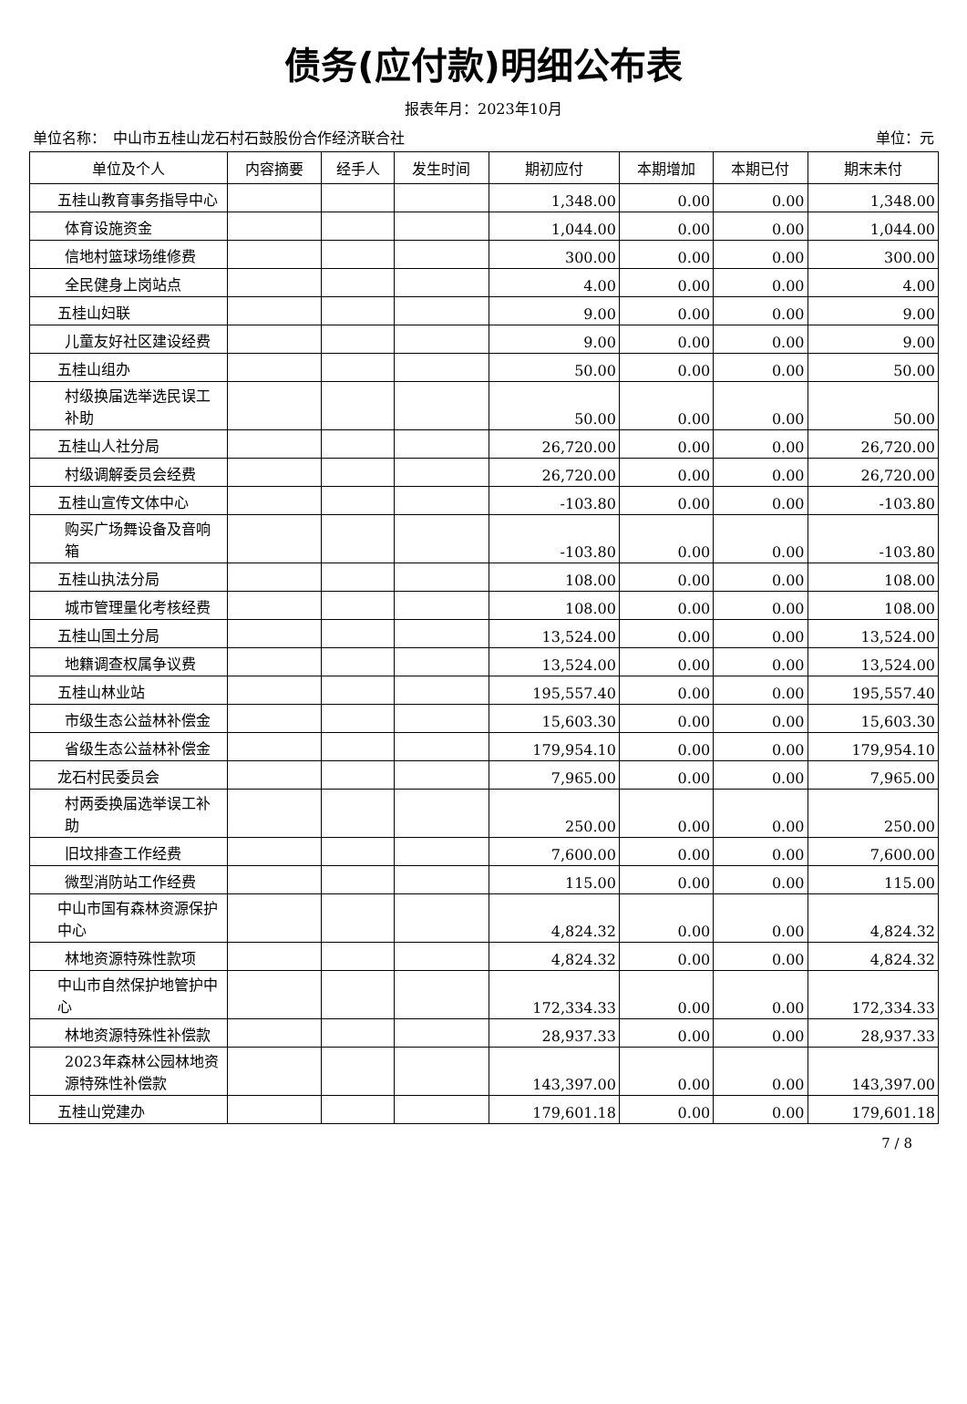债务(应付款)明细公布表
报表年月：2023年10月
单位名称：　中山市五桂山龙石村石鼓股份合作经济联合社 单位：元
| 单位及个人 | 内容摘要 | 经手人 | 发生时间 | 期初应付 | 本期增加 | 本期已付 | 期末未付 |
| --- | --- | --- | --- | --- | --- | --- | --- |
| 五桂山教育事务指导中心 | | | | 1,348.00 | 0.00 | 0.00 | 1,348.00 |
| 体育设施资金 | | | | 1,044.00 | 0.00 | 0.00 | 1,044.00 |
| 信地村篮球场维修费 | | | | 300.00 | 0.00 | 0.00 | 300.00 |
| 全民健身上岗站点 | | | | 4.00 | 0.00 | 0.00 | 4.00 |
| 五桂山妇联 | | | | 9.00 | 0.00 | 0.00 | 9.00 |
| 儿童友好社区建设经费 | | | | 9.00 | 0.00 | 0.00 | 9.00 |
| 五桂山组办 | | | | 50.00 | 0.00 | 0.00 | 50.00 |
| 村级换届选举选民误工补助 | | | | 50.00 | 0.00 | 0.00 | 50.00 |
| 五桂山人社分局 | | | | 26,720.00 | 0.00 | 0.00 | 26,720.00 |
| 村级调解委员会经费 | | | | 26,720.00 | 0.00 | 0.00 | 26,720.00 |
| 五桂山宣传文体中心 | | | | -103.80 | 0.00 | 0.00 | -103.80 |
| 购买广场舞设备及音响箱 | | | | -103.80 | 0.00 | 0.00 | -103.80 |
| 五桂山执法分局 | | | | 108.00 | 0.00 | 0.00 | 108.00 |
| 城市管理量化考核经费 | | | | 108.00 | 0.00 | 0.00 | 108.00 |
| 五桂山国土分局 | | | | 13,524.00 | 0.00 | 0.00 | 13,524.00 |
| 地籍调查权属争议费 | | | | 13,524.00 | 0.00 | 0.00 | 13,524.00 |
| 五桂山林业站 | | | | 195,557.40 | 0.00 | 0.00 | 195,557.40 |
| 市级生态公益林补偿金 | | | | 15,603.30 | 0.00 | 0.00 | 15,603.30 |
| 省级生态公益林补偿金 | | | | 179,954.10 | 0.00 | 0.00 | 179,954.10 |
| 龙石村民委员会 | | | | 7,965.00 | 0.00 | 0.00 | 7,965.00 |
| 村两委换届选举误工补助 | | | | 250.00 | 0.00 | 0.00 | 250.00 |
| 旧坟排查工作经费 | | | | 7,600.00 | 0.00 | 0.00 | 7,600.00 |
| 微型消防站工作经费 | | | | 115.00 | 0.00 | 0.00 | 115.00 |
| 中山市国有森林资源保护中心 | | | | 4,824.32 | 0.00 | 0.00 | 4,824.32 |
| 林地资源特殊性款项 | | | | 4,824.32 | 0.00 | 0.00 | 4,824.32 |
| 中山市自然保护地管护中心 | | | | 172,334.33 | 0.00 | 0.00 | 172,334.33 |
| 林地资源特殊性补偿款 | | | | 28,937.33 | 0.00 | 0.00 | 28,937.33 |
| 2023年森林公园林地资源特殊性补偿款 | | | | 143,397.00 | 0.00 | 0.00 | 143,397.00 |
| 五桂山党建办 | | | | 179,601.18 | 0.00 | 0.00 | 179,601.18 |
7 / 8